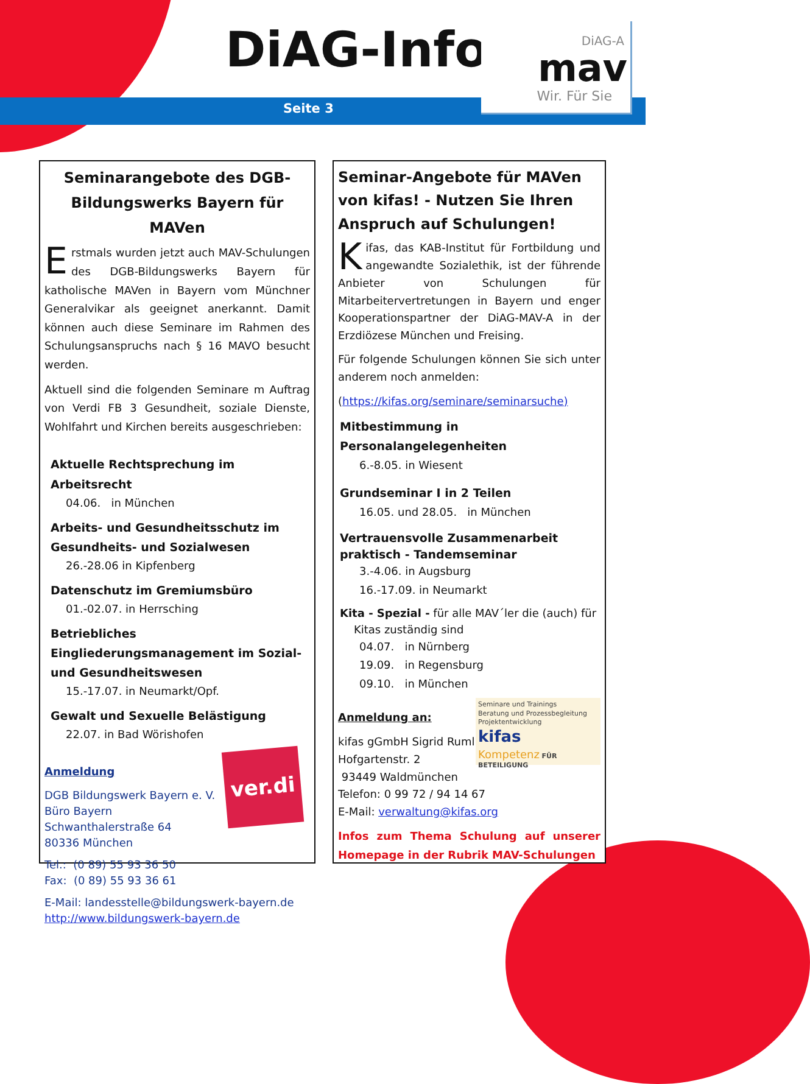DiAG-Info
Seite 3
DiAG-A
mav
Wir. Für Sie
Seminarangebote des DGB-Bildungswerks Bayern für MAVen
Erstmals wurden jetzt auch MAV-Schulungen des DGB-Bildungswerks Bayern für katholische MAVen in Bayern vom Münchner Generalvikar als geeignet anerkannt. Damit können auch diese Seminare im Rahmen des Schulungsanspruchs nach § 16 MAVO besucht werden.
Aktuell sind die folgenden Seminare m Auftrag von Verdi FB 3 Gesundheit, soziale Dienste, Wohlfahrt und Kirchen bereits ausgeschrieben:
Aktuelle Rechtsprechung im Arbeitsrecht
04.06. in München
Arbeits- und Gesundheitsschutz im Gesundheits- und Sozialwesen
26.-28.06 in Kipfenberg
Datenschutz im Gremiumsbüro
01.-02.07. in Herrsching
Betriebliches Eingliederungsmanagement im Sozial- und Gesundheitswesen
15.-17.07. in Neumarkt/Opf.
Gewalt und Sexuelle Belästigung
22.07. in Bad Wörishofen
ver.di
Anmeldung
DGB Bildungswerk Bayern e. V.
Büro Bayern
Schwanthalerstraße 64
80336 München
Tel.: (0 89) 55 93 36 50
Fax: (0 89) 55 93 36 61
E-Mail: landesstelle@bildungswerk-bayern.de
http://www.bildungswerk-bayern.de
Seminar-Angebote für MAVen von kifas! - Nutzen Sie Ihren Anspruch auf Schulungen!
Kifas, das KAB-Institut für Fortbildung und angewandte Sozialethik, ist der führende Anbieter von Schulungen für Mitarbeitervertretungen in Bayern und enger Kooperationspartner der DiAG-MAV-A in der Erzdiözese München und Freising.
Für folgende Schulungen können Sie sich unter anderem noch anmelden:
(https://kifas.org/seminare/seminarsuche)
Mitbestimmung in Personalangelegenheiten
6.-8.05. in Wiesent
Grundseminar I in 2 Teilen
16.05. und 28.05. in München
Vertrauensvolle Zusammenarbeit praktisch - Tandemseminar
3.-4.06. in Augsburg
16.-17.09. in Neumarkt
Kita - Spezial - für alle MAV´ler die (auch) für
Kitas zuständig sind
04.07. in Nürnberg
19.09. in Regensburg
09.10. in München
Seminare und Trainings
Beratung und Prozessbegleitung
Projektentwicklung
kifas
Kompetenz FÜR BETEILIGUNG
Anmeldung an:
kifas gGmbH Sigrid Ruml
Hofgartenstr. 2
93449 Waldmünchen
Telefon: 0 99 72 / 94 14 67
E-Mail: verwaltung@kifas.org
Infos zum Thema Schulung auf unserer Homepage in der Rubrik MAV-Schulungen